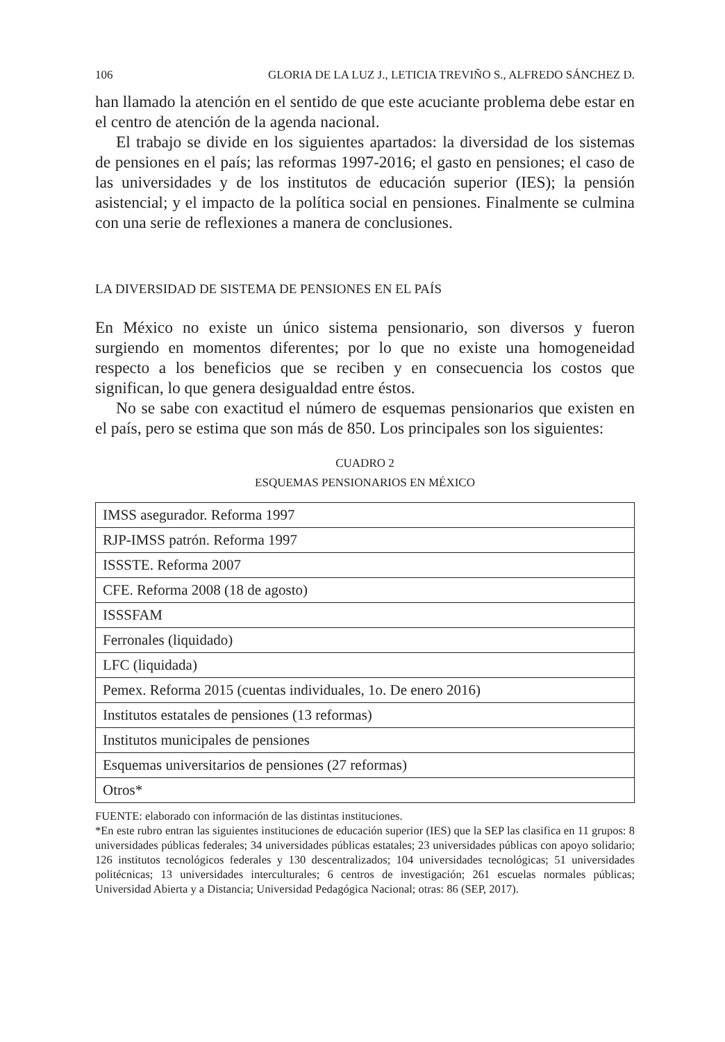106 GLORIA DE LA LUZ J., LETICIA TREVIÑO S., ALFREDO SÁNCHEZ D.
han llamado la atención en el sentido de que este acuciante problema debe estar en el centro de atención de la agenda nacional.
El trabajo se divide en los siguientes apartados: la diversidad de los sistemas de pensiones en el país; las reformas 1997-2016; el gasto en pensiones; el caso de las universidades y de los institutos de educación superior (IES); la pensión asistencial; y el impacto de la política social en pensiones. Finalmente se culmina con una serie de reflexiones a manera de conclusiones.
LA DIVERSIDAD DE SISTEMA DE PENSIONES EN EL PAÍS
En México no existe un único sistema pensionario, son diversos y fueron surgiendo en momentos diferentes; por lo que no existe una homogeneidad respecto a los beneficios que se reciben y en consecuencia los costos que significan, lo que genera desigualdad entre éstos.
No se sabe con exactitud el número de esquemas pensionarios que existen en el país, pero se estima que son más de 850. Los principales son los siguientes:
CUADRO 2
ESQUEMAS PENSIONARIOS EN MÉXICO
| IMSS asegurador. Reforma 1997 |
| RJP-IMSS patrón. Reforma 1997 |
| ISSSTE. Reforma 2007 |
| CFE. Reforma 2008 (18 de agosto) |
| ISSSFAM |
| Ferronales (liquidado) |
| LFC (liquidada) |
| Pemex. Reforma 2015 (cuentas individuales, 1o. De enero 2016) |
| Institutos estatales de pensiones (13 reformas) |
| Institutos municipales de pensiones |
| Esquemas universitarios de pensiones (27 reformas) |
| Otros* |
FUENTE: elaborado con información de las distintas instituciones.
*En este rubro entran las siguientes instituciones de educación superior (IES) que la SEP las clasifica en 11 grupos: 8 universidades públicas federales; 34 universidades públicas estatales; 23 universidades públicas con apoyo solidario; 126 institutos tecnológicos federales y 130 descentralizados; 104 universidades tecnológicas; 51 universidades politécnicas; 13 universidades interculturales; 6 centros de investigación; 261 escuelas normales públicas; Universidad Abierta y a Distancia; Universidad Pedagógica Nacional; otras: 86 (SEP, 2017).